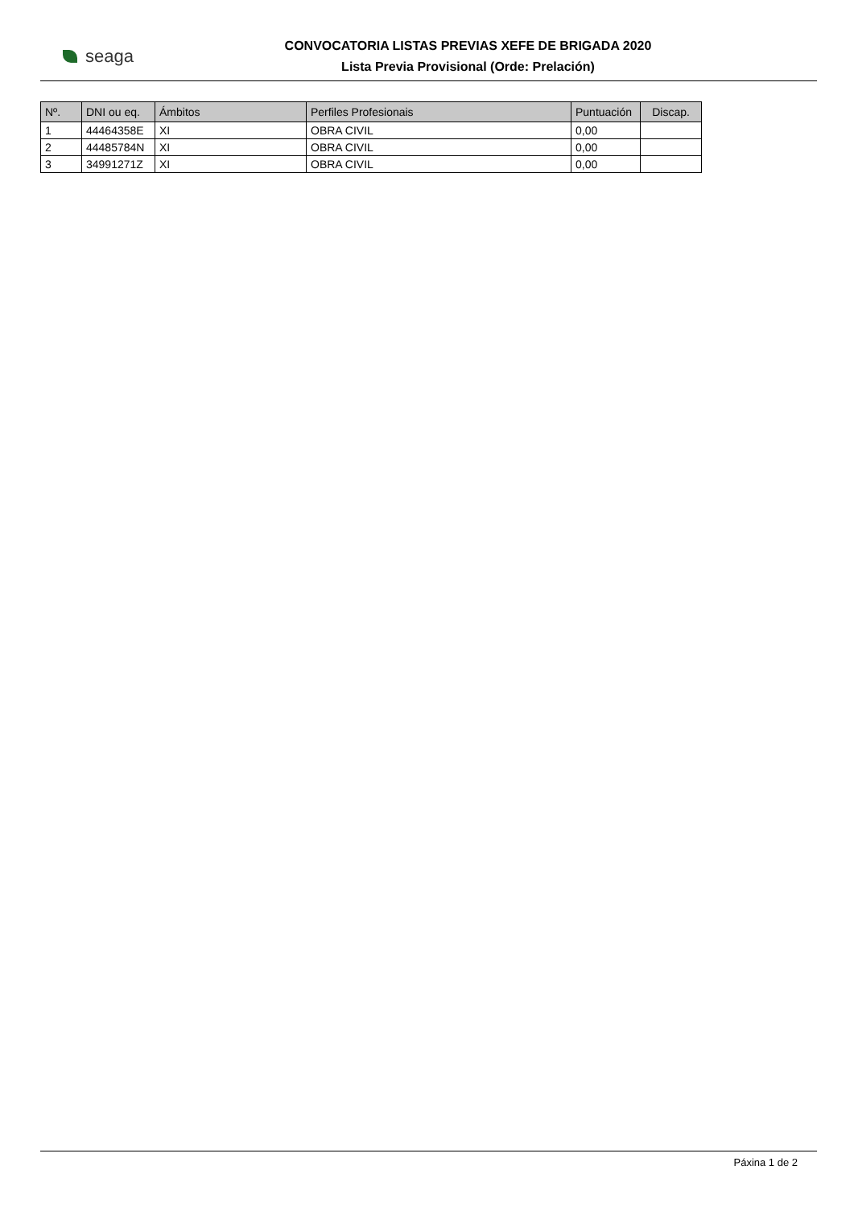seaga
CONVOCATORIA LISTAS PREVIAS XEFE DE BRIGADA 2020
Lista Previa Provisional (Orde: Prelación)
| Nº. | DNI ou eq. | Ámbitos | Perfiles Profesionais | Puntuación | Discap. |
| --- | --- | --- | --- | --- | --- |
| 1 | 44464358E | XI | OBRA CIVIL | 0,00 | |
| 2 | 44485784N | XI | OBRA CIVIL | 0,00 | |
| 3 | 34991271Z | XI | OBRA CIVIL | 0,00 | |
Páxina 1 de 2